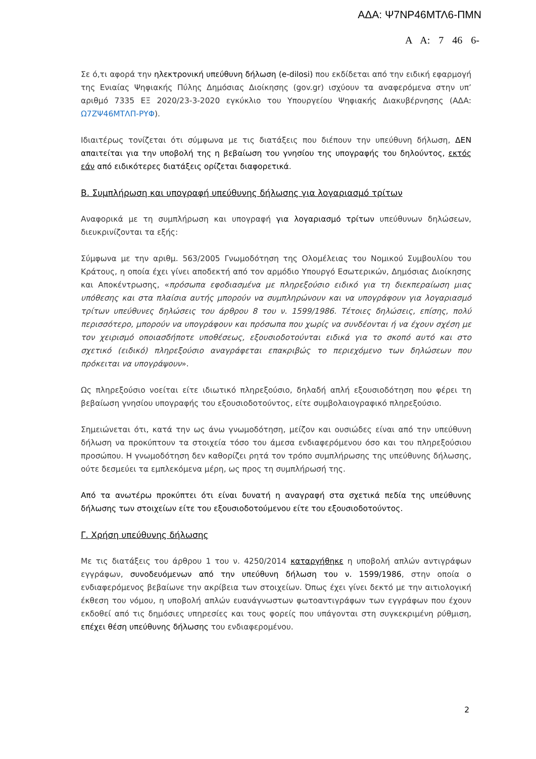ΑΔΑ: Ψ7ΝΡ46ΜΤΛ6-ΠΜΝ
Α Α: 7 46 6-
Σε ό,τι αφορά την ηλεκτρονική υπεύθυνη δήλωση (e-dilosi) που εκδίδεται από την ειδική εφαρμογή της Ενιαίας Ψηφιακής Πύλης Δημόσιας Διοίκησης (gov.gr) ισχύουν τα αναφερόμενα στην υπ’ αριθμό 7335 ΕΞ 2020/23-3-2020 εγκύκλιο του Υπουργείου Ψηφιακής Διακυβέρνησης (ΑΔΑ: Ω7ΖΨ46ΜΤΛΠ-ΡΥΦ).
Ιδιαιτέρως τονίζεται ότι σύμφωνα με τις διατάξεις που διέπουν την υπεύθυνη δήλωση, ΔΕΝ απαιτείται για την υποβολή της η βεβαίωση του γνησίου της υπογραφής του δηλούντος, εκτός εάν από ειδικότερες διατάξεις ορίζεται διαφορετικά.
Β. Συμπλήρωση και υπογραφή υπεύθυνης δήλωσης για λογαριασμό τρίτων
Αναφορικά με τη συμπλήρωση και υπογραφή για λογαριασμό τρίτων υπεύθυνων δηλώσεων, διευκρινίζονται τα εξής:
Σύμφωνα με την αριθμ. 563/2005 Γνωμοδότηση της Ολομέλειας του Νομικού Συμβουλίου του Κράτους, η οποία έχει γίνει αποδεκτή από τον αρμόδιο Υπουργό Εσωτερικών, Δημόσιας Διοίκησης και Αποκέντρωσης, «πρόσωπα εφοδιασμένα με πληρεξούσιο ειδικό για τη διεκπεραίωση μιας υπόθεσης και στα πλαίσια αυτής μπορούν να συμπληρώνουν και να υπογράφουν για λογαριασμό τρίτων υπεύθυνες δηλώσεις του άρθρου 8 του ν. 1599/1986. Τέτοιες δηλώσεις, επίσης, πολύ περισσότερο, μπορούν να υπογράφουν και πρόσωπα που χωρίς να συνδέονται ή να έχουν σχέση με τον χειρισμό οποιασδήποτε υποθέσεως, εξουσιοδοτούνται ειδικά για το σκοπό αυτό και στο σχετικό (ειδικό) πληρεξούσιο αναγράφεται επακριβώς το περιεχόμενο των δηλώσεων που πρόκειται να υπογράψουν».
Ως πληρεξούσιο νοείται είτε ιδιωτικό πληρεξούσιο, δηλαδή απλή εξουσιοδότηση που φέρει τη βεβαίωση γνησίου υπογραφής του εξουσιοδοτούντος, είτε συμβολαιογραφικό πληρεξούσιο.
Σημειώνεται ότι, κατά την ως άνω γνωμοδότηση, μείζον και ουσιώδες είναι από την υπεύθυνη δήλωση να προκύπτουν τα στοιχεία τόσο του άμεσα ενδιαφερόμενου όσο και του πληρεξούσιου προσώπου. Η γνωμοδότηση δεν καθορίζει ρητά τον τρόπο συμπλήρωσης της υπεύθυνης δήλωσης, ούτε δεσμεύει τα εμπλεκόμενα μέρη, ως προς τη συμπλήρωσή της.
Από τα ανωτέρω προκύπτει ότι είναι δυνατή η αναγραφή στα σχετικά πεδία της υπεύθυνης δήλωσης των στοιχείων είτε του εξουσιοδοτούμενου είτε του εξουσιοδοτούντος.
Γ. Χρήση υπεύθυνης δήλωσης
Με τις διατάξεις του άρθρου 1 του ν. 4250/2014 καταργήθηκε η υποβολή απλών αντιγράφων εγγράφων, συνοδευόμενων από την υπεύθυνη δήλωση του ν. 1599/1986, στην οποία ο ενδιαφερόμενος βεβαίωνε την ακρίβεια των στοιχείων. Όπως έχει γίνει δεκτό με την αιτιολογική έκθεση του νόμου, η υποβολή απλών ευανάγνωστων φωτοαντιγράφων των εγγράφων που έχουν εκδοθεί από τις δημόσιες υπηρεσίες και τους φορείς που υπάγονται στη συγκεκριμένη ρύθμιση, επέχει θέση υπεύθυνης δήλωσης του ενδιαφερομένου.
2